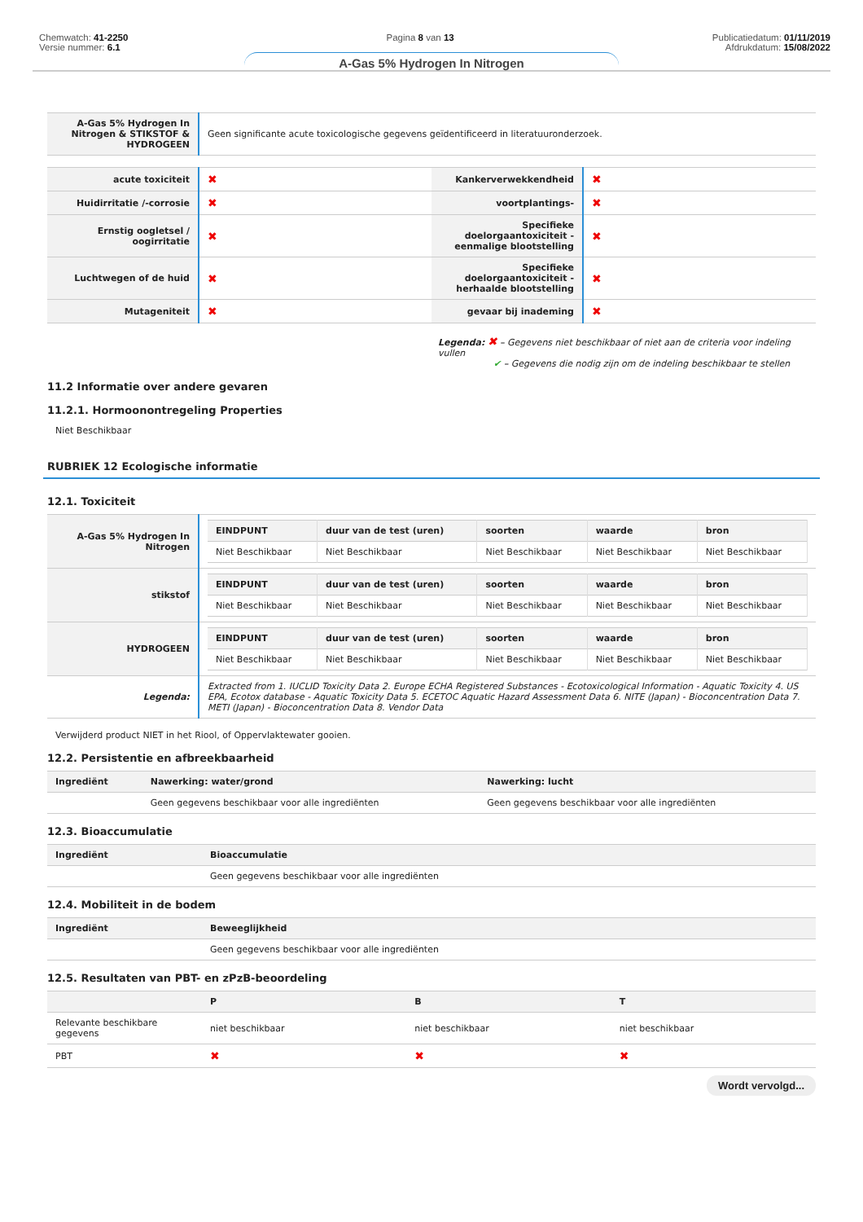Chemwatch: 41-2250
Versie nummer: 6.1
Pagina 8 van 13 Publicatiedatum: 01/11/2019
Afdrukdatum: 15/08/2022
A-Gas 5% Hydrogen In Nitrogen
| A-Gas 5% Hydrogen In Nitrogen & STIKSTOF & HYDROGEEN | Geen significante acute toxicologische gegevens geïdentificeerd in literatuuronderzoek. |
| acute toxiciteit | ✖ | Kankerverwekkendheid | ✖ |
| Huidirritatie /-corrosie | ✖ | voortplantings- | ✖ |
| Ernstig oogletsel / oogirritatie | ✖ | Specifieke doelorgaantoxiciteit - eenmalige blootstelling | ✖ |
| Luchtwegen of de huid | ✖ | Specifieke doelorgaantoxiciteit - herhaalde blootstelling | ✖ |
| Mutageniteit | ✖ | gevaar bij inademing | ✖ |
Legenda: ✖ – Gegevens niet beschikbaar of niet aan de criteria voor indeling vullen
✔ – Gegevens die nodig zijn om de indeling beschikbaar te stellen
11.2 Informatie over andere gevaren
11.2.1. Hormoonontregeling Properties
Niet Beschikbaar
RUBRIEK 12 Ecologische informatie
12.1. Toxiciteit
| A-Gas 5% Hydrogen In Nitrogen | / EINDPUNT / duur van de test (uren) / soorten / waarde / bron / / --- / --- / --- / --- / --- / / Niet Beschikbaar / Niet Beschikbaar / Niet Beschikbaar / Niet Beschikbaar / Niet Beschikbaar / |
| stikstof | / EINDPUNT / duur van de test (uren) / soorten / waarde / bron / / --- / --- / --- / --- / --- / / Niet Beschikbaar / Niet Beschikbaar / Niet Beschikbaar / Niet Beschikbaar / Niet Beschikbaar / |
| HYDROGEEN | / EINDPUNT / duur van de test (uren) / soorten / waarde / bron / / --- / --- / --- / --- / --- / / Niet Beschikbaar / Niet Beschikbaar / Niet Beschikbaar / Niet Beschikbaar / Niet Beschikbaar / |
| Legenda: | Extracted from 1. IUCLID Toxicity Data 2. Europe ECHA Registered Substances - Ecotoxicological Information - Aquatic Toxicity 4. US EPA, Ecotox database - Aquatic Toxicity Data 5. ECETOC Aquatic Hazard Assessment Data 6. NITE (Japan) - Bioconcentration Data 7. METI (Japan) - Bioconcentration Data 8. Vendor Data |
Verwijderd product NIET in het Riool, of Oppervlaktewater gooien.
12.2. Persistentie en afbreekbaarheid
| Ingrediënt | Nawerking: water/grond | Nawerking: lucht |
| --- | --- | --- |
| | Geen gegevens beschikbaar voor alle ingrediënten | Geen gegevens beschikbaar voor alle ingrediënten |
12.3. Bioaccumulatie
| Ingrediënt | Bioaccumulatie |
| --- | --- |
| | Geen gegevens beschikbaar voor alle ingrediënten |
12.4. Mobiliteit in de bodem
| Ingrediënt | Beweeglijkheid |
| --- | --- |
| | Geen gegevens beschikbaar voor alle ingrediënten |
12.5. Resultaten van PBT- en zPzB-beoordeling
| | P | B | T |
| --- | --- | --- | --- |
| Relevante beschikbare gegevens | niet beschikbaar | niet beschikbaar | niet beschikbaar |
| PBT | ✖ | ✖ | ✖ |
Wordt vervolgd...